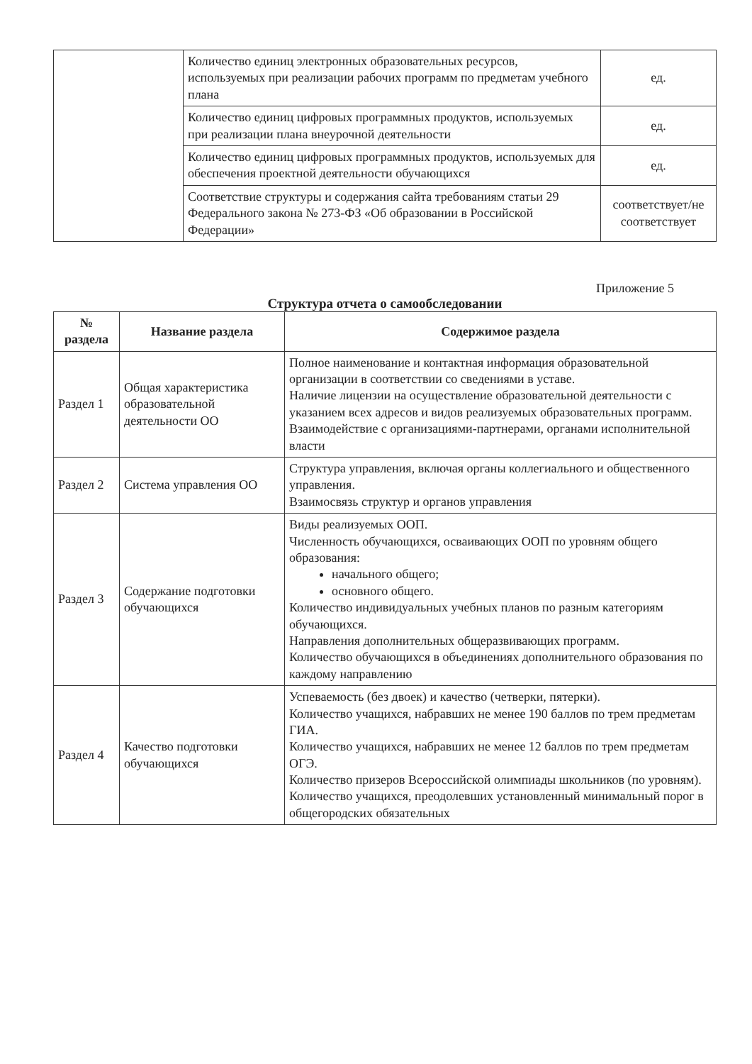| | Количество единиц электронных образовательных ресурсов, используемых при реализации рабочих программ по предметам учебного плана | ед. |
| | Количество единиц цифровых программных продуктов, используемых при реализации плана внеурочной деятельности | ед. |
| | Количество единиц цифровых программных продуктов, используемых для обеспечения проектной деятельности обучающихся | ед. |
| | Соответствие структуры и содержания сайта требованиям статьи 29 Федерального закона № 273-ФЗ «Об образовании в Российской Федерации» | соответствует/не соответствует |
Приложение 5
Структура отчета о самообследовании
| № раздела | Название раздела | Содержимое раздела |
| --- | --- | --- |
| Раздел 1 | Общая характеристика образовательной деятельности ОО | Полное наименование и контактная информация образовательной организации в соответствии со сведениями в уставе. Наличие лицензии на осуществление образовательной деятельности с указанием всех адресов и видов реализуемых образовательных программ. Взаимодействие с организациями-партнерами, органами исполнительной власти |
| Раздел 2 | Система управления ОО | Структура управления, включая органы коллегиального и общественного управления. Взаимосвязь структур и органов управления |
| Раздел 3 | Содержание подготовки обучающихся | Виды реализуемых ООП. Численность обучающихся, осваивающих ООП по уровням общего образования: начального общего; основного общего. Количество индивидуальных учебных планов по разным категориям обучающихся. Направления дополнительных общеразвивающих программ. Количество обучающихся в объединениях дополнительного образования по каждому направлению |
| Раздел 4 | Качество подготовки обучающихся | Успеваемость (без двоек) и качество (четверки, пятерки). Количество учащихся, набравших не менее 190 баллов по трем предметам ГИА. Количество учащихся, набравших не менее 12 баллов по трем предметам ОГЭ. Количество призеров Всероссийской олимпиады школьников (по уровням). Количество учащихся, преодолевших установленный минимальный порог в общегородских обязательных |